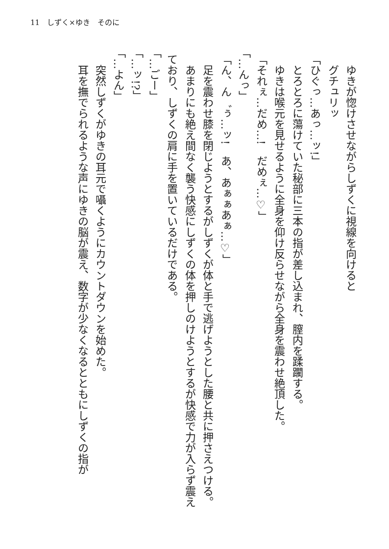11　しずく×ゆき　そのに
　ゆきが惚けさせながらしずくに視線を向けると
　グチュリッ
「ひぐっ…あっ…ッ!」
　とろとろに蕩けていた秘部に三本の指が差し込まれ、膣内を蹂躙する。
　ゆきは喉元を見せるように全身を仰け反らせながら全身を震わせ絶頂した。
「それぇ…だめ…!　だめぇ…♡」
「…んっ」
「ん、ん゛ぅ…ッ!　あ、あぁぁあぁ…♡」
　足を震わせ膝を閉じようとするがしずくが体と手で逃げようとした腰と共に押さえつける。
　あまりにも絶え間なく襲う快感にしずくの体を押しのけようとするが快感で力が入らず震えており、しずくの肩に手を置いているだけである。
「…ごー」
「…ッ!?」
「…よん」
　突然しずくがゆきの耳元で囁くようにカウントダウンを始めた。
　耳を撫でられるような声にゆきの脳が震え、数字が少なくなるとともにしずくの指が